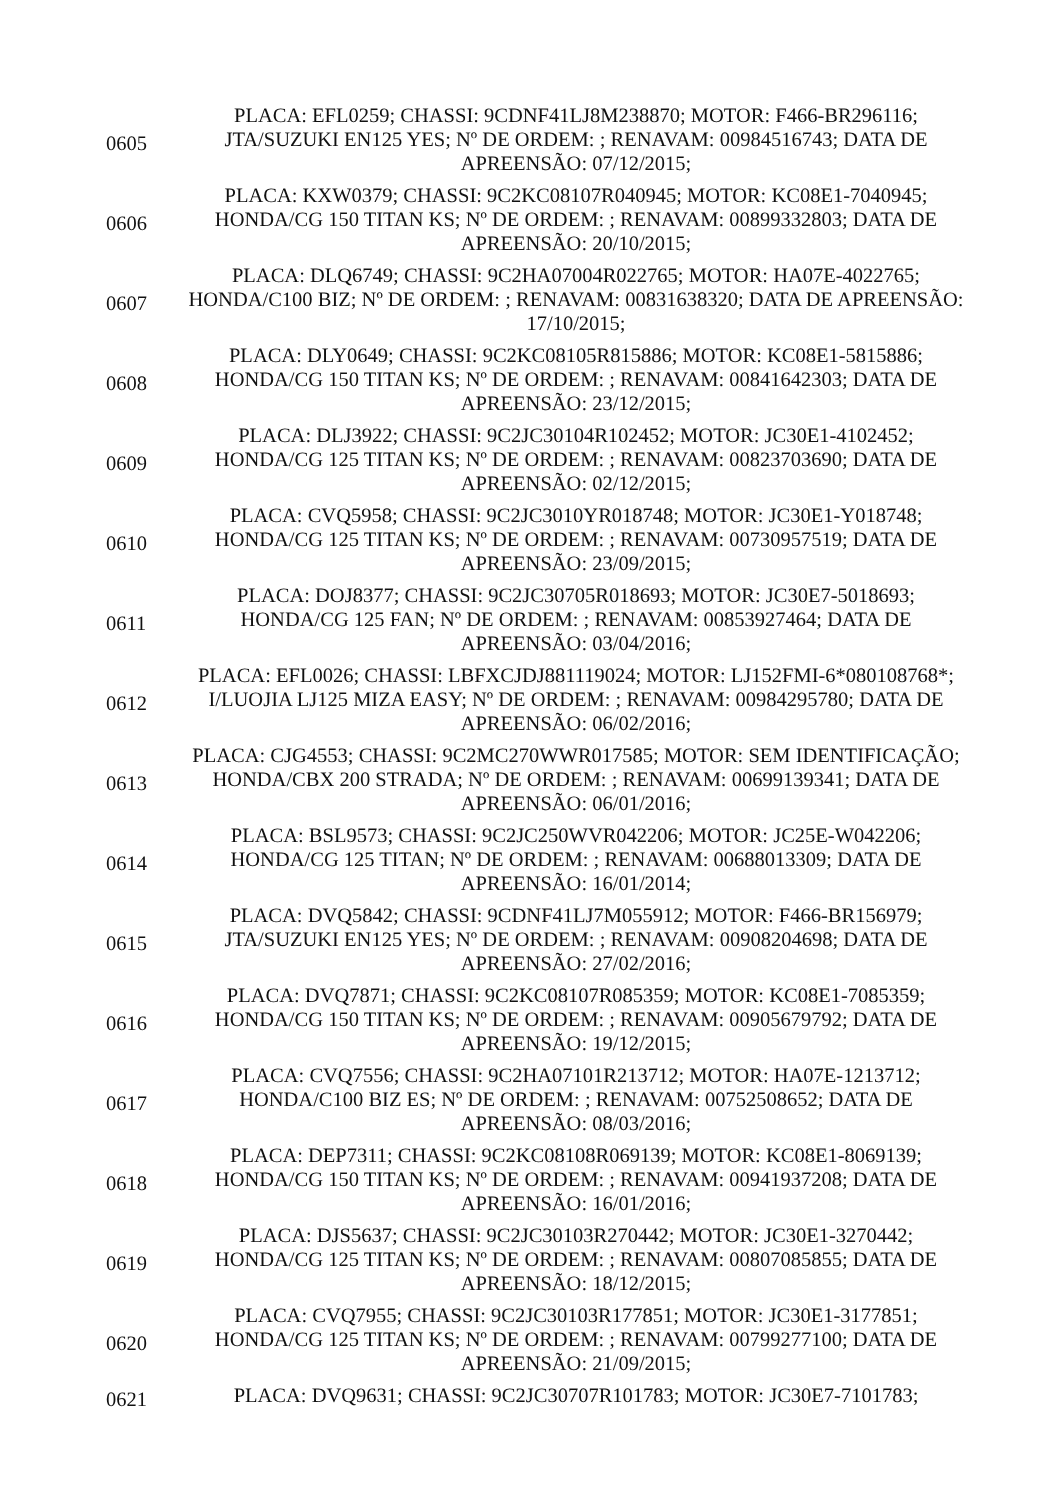| 0605 | PLACA: EFL0259; CHASSI: 9CDNF41LJ8M238870; MOTOR: F466-BR296116; JTA/SUZUKI EN125 YES; Nº DE ORDEM: ; RENAVAM: 00984516743; DATA DE APREENSÃO: 07/12/2015; |
| 0606 | PLACA: KXW0379; CHASSI: 9C2KC08107R040945; MOTOR: KC08E1-7040945; HONDA/CG 150 TITAN KS; Nº DE ORDEM: ; RENAVAM: 00899332803; DATA DE APREENSÃO: 20/10/2015; |
| 0607 | PLACA: DLQ6749; CHASSI: 9C2HA07004R022765; MOTOR: HA07E-4022765; HONDA/C100 BIZ; Nº DE ORDEM: ; RENAVAM: 00831638320; DATA DE APREENSÃO: 17/10/2015; |
| 0608 | PLACA: DLY0649; CHASSI: 9C2KC08105R815886; MOTOR: KC08E1-5815886; HONDA/CG 150 TITAN KS; Nº DE ORDEM: ; RENAVAM: 00841642303; DATA DE APREENSÃO: 23/12/2015; |
| 0609 | PLACA: DLJ3922; CHASSI: 9C2JC30104R102452; MOTOR: JC30E1-4102452; HONDA/CG 125 TITAN KS; Nº DE ORDEM: ; RENAVAM: 00823703690; DATA DE APREENSÃO: 02/12/2015; |
| 0610 | PLACA: CVQ5958; CHASSI: 9C2JC3010YR018748; MOTOR: JC30E1-Y018748; HONDA/CG 125 TITAN KS; Nº DE ORDEM: ; RENAVAM: 00730957519; DATA DE APREENSÃO: 23/09/2015; |
| 0611 | PLACA: DOJ8377; CHASSI: 9C2JC30705R018693; MOTOR: JC30E7-5018693; HONDA/CG 125 FAN; Nº DE ORDEM: ; RENAVAM: 00853927464; DATA DE APREENSÃO: 03/04/2016; |
| 0612 | PLACA: EFL0026; CHASSI: LBFXCJDJ881119024; MOTOR: LJ152FMI-6*080108768*; I/LUOJIA LJ125 MIZA EASY; Nº DE ORDEM: ; RENAVAM: 00984295780; DATA DE APREENSÃO: 06/02/2016; |
| 0613 | PLACA: CJG4553; CHASSI: 9C2MC270WWR017585; MOTOR: SEM IDENTIFICAÇÃO; HONDA/CBX 200 STRADA; Nº DE ORDEM: ; RENAVAM: 00699139341; DATA DE APREENSÃO: 06/01/2016; |
| 0614 | PLACA: BSL9573; CHASSI: 9C2JC250WVR042206; MOTOR: JC25E-W042206; HONDA/CG 125 TITAN; Nº DE ORDEM: ; RENAVAM: 00688013309; DATA DE APREENSÃO: 16/01/2014; |
| 0615 | PLACA: DVQ5842; CHASSI: 9CDNF41LJ7M055912; MOTOR: F466-BR156979; JTA/SUZUKI EN125 YES; Nº DE ORDEM: ; RENAVAM: 00908204698; DATA DE APREENSÃO: 27/02/2016; |
| 0616 | PLACA: DVQ7871; CHASSI: 9C2KC08107R085359; MOTOR: KC08E1-7085359; HONDA/CG 150 TITAN KS; Nº DE ORDEM: ; RENAVAM: 00905679792; DATA DE APREENSÃO: 19/12/2015; |
| 0617 | PLACA: CVQ7556; CHASSI: 9C2HA07101R213712; MOTOR: HA07E-1213712; HONDA/C100 BIZ ES; Nº DE ORDEM: ; RENAVAM: 00752508652; DATA DE APREENSÃO: 08/03/2016; |
| 0618 | PLACA: DEP7311; CHASSI: 9C2KC08108R069139; MOTOR: KC08E1-8069139; HONDA/CG 150 TITAN KS; Nº DE ORDEM: ; RENAVAM: 00941937208; DATA DE APREENSÃO: 16/01/2016; |
| 0619 | PLACA: DJS5637; CHASSI: 9C2JC30103R270442; MOTOR: JC30E1-3270442; HONDA/CG 125 TITAN KS; Nº DE ORDEM: ; RENAVAM: 00807085855; DATA DE APREENSÃO: 18/12/2015; |
| 0620 | PLACA: CVQ7955; CHASSI: 9C2JC30103R177851; MOTOR: JC30E1-3177851; HONDA/CG 125 TITAN KS; Nº DE ORDEM: ; RENAVAM: 00799277100; DATA DE APREENSÃO: 21/09/2015; |
| 0621 | PLACA: DVQ9631; CHASSI: 9C2JC30707R101783; MOTOR: JC30E7-7101783; |